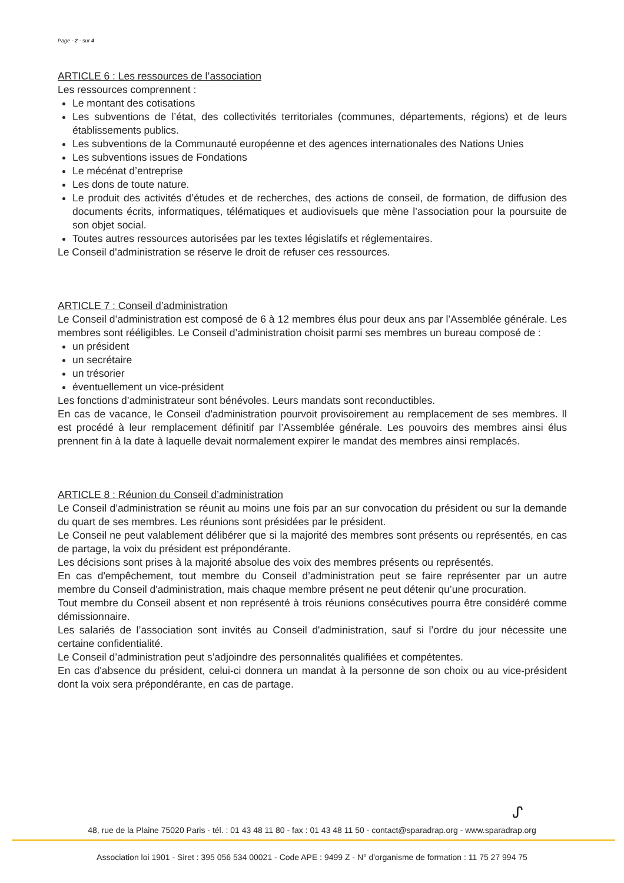Page - 2 - sur 4
ARTICLE 6 : Les ressources de l’association
Les ressources comprennent :
Le montant des cotisations
Les subventions de l’état, des collectivités territoriales (communes, départements, régions) et de leurs établissements publics.
Les subventions de la Communauté européenne et des agences internationales des Nations Unies
Les subventions issues de Fondations
Le mécénat d’entreprise
Les dons de toute nature.
Le produit des activités d’études et de recherches, des actions de conseil, de formation, de diffusion des documents écrits, informatiques, télématiques et audiovisuels que mène l’association pour la poursuite de son objet social.
Toutes autres ressources autorisées par les textes législatifs et réglementaires.
Le Conseil d'administration se réserve le droit de refuser ces ressources.
ARTICLE 7 : Conseil d’administration
Le Conseil d’administration est composé de 6 à 12 membres élus pour deux ans par l’Assemblée générale. Les membres sont rééligibles. Le Conseil d’administration choisit parmi ses membres un bureau composé de :
un président
un secrétaire
un trésorier
éventuellement un vice-président
Les fonctions d’administrateur sont bénévoles. Leurs mandats sont reconductibles.
En cas de vacance, le Conseil d'administration pourvoit provisoirement au remplacement de ses membres. Il est procédé à leur remplacement définitif par l’Assemblée générale. Les pouvoirs des membres ainsi élus prennent fin à la date à laquelle devait normalement expirer le mandat des membres ainsi remplacés.
ARTICLE 8 : Réunion du Conseil d’administration
Le Conseil d’administration se réunit au moins une fois par an sur convocation du président ou sur la demande du quart de ses membres. Les réunions sont présidées par le président.
Le Conseil ne peut valablement délibérer que si la majorité des membres sont présents ou représentés, en cas de partage, la voix du président est prépondérante.
Les décisions sont prises à la majorité absolue des voix des membres présents ou représentés.
En cas d'empêchement, tout membre du Conseil d’administration peut se faire représenter par un autre membre du Conseil d'administration, mais chaque membre présent ne peut détenir qu’une procuration.
Tout membre du Conseil absent et non représenté à trois réunions consécutives pourra être considéré comme démissionnaire.
Les salariés de l’association sont invités au Conseil d'administration, sauf si l’ordre du jour nécessite une certaine confidentialité.
Le Conseil d’administration peut s’adjoindre des personnalités qualifiées et compétentes.
En cas d'absence du président, celui-ci donnera un mandat à la personne de son choix ou au vice-président dont la voix sera prépondérante, en cas de partage.
ᔑ
48, rue de la Plaine 75020 Paris - tél. : 01 43 48 11 80 - fax : 01 43 48 11 50 - contact@sparadrap.org - www.sparadrap.org
Association loi 1901 - Siret : 395 056 534 00021 - Code APE : 9499 Z - N° d'organisme de formation : 11 75 27 994 75